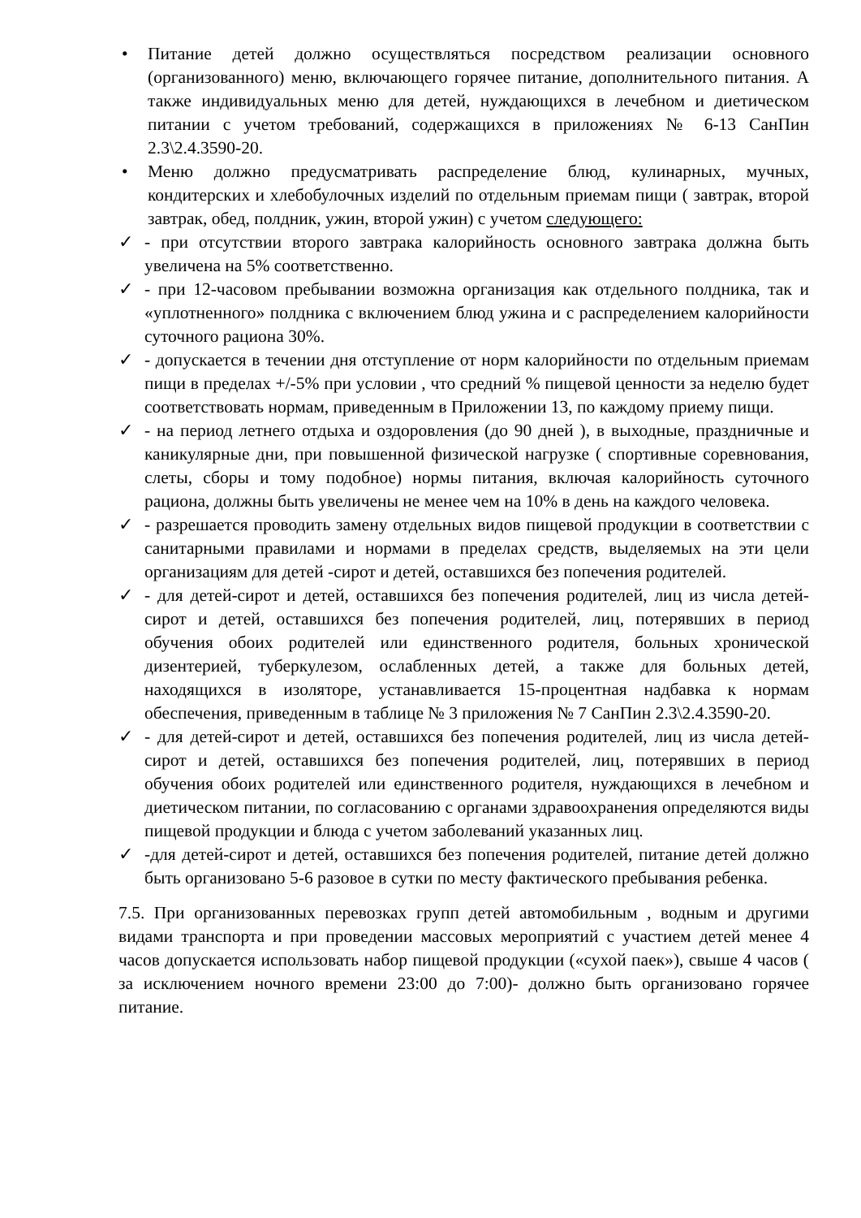• Питание детей должно осуществляться посредством реализации основного (организованного) меню, включающего горячее питание, дополнительного питания. А также индивидуальных меню для детей, нуждающихся в лечебном и диетическом питании с учетом требований, содержащихся в приложениях № 6-13 СанПин 2.3\2.4.3590-20.
• Меню должно предусматривать распределение блюд, кулинарных, мучных, кондитерских и хлебобулочных изделий по отдельным приемам пищи ( завтрак, второй завтрак, обед, полдник, ужин, второй ужин) с учетом следующего:
✓ - при отсутствии второго завтрака калорийность основного завтрака должна быть увеличена на 5% соответственно.
✓ - при 12-часовом пребывании возможна организация как отдельного полдника, так и «уплотненного» полдника с включением блюд ужина и с распределением калорийности суточного рациона 30%.
✓ - допускается в течении дня отступление от норм калорийности по отдельным приемам пищи в пределах +/-5% при условии , что средний % пищевой ценности за неделю будет соответствовать нормам, приведенным в Приложении 13, по каждому приему пищи.
✓ - на период летнего отдыха и оздоровления (до 90 дней ), в выходные, праздничные и каникулярные дни, при повышенной физической нагрузке ( спортивные соревнования, слеты, сборы и тому подобное) нормы питания, включая калорийность суточного рациона, должны быть увеличены не менее чем на 10% в день на каждого человека.
✓ - разрешается проводить замену отдельных видов пищевой продукции в соответствии с санитарными правилами и нормами в пределах средств, выделяемых на эти цели организациям для детей -сирот и детей, оставшихся без попечения родителей.
✓ - для детей-сирот и детей, оставшихся без попечения родителей, лиц из числа детей-сирот и детей, оставшихся без попечения родителей, лиц, потерявших в период обучения обоих родителей или единственного родителя, больных хронической дизентерией, туберкулезом, ослабленных детей, а также для больных детей, находящихся в изоляторе, устанавливается 15-процентная надбавка к нормам обеспечения, приведенным в таблице № 3 приложения № 7 СанПин 2.3\2.4.3590-20.
✓ - для детей-сирот и детей, оставшихся без попечения родителей, лиц из числа детей-сирот и детей, оставшихся без попечения родителей, лиц, потерявших в период обучения обоих родителей или единственного родителя, нуждающихся в лечебном и диетическом питании, по согласованию с органами здравоохранения определяются виды пищевой продукции и блюда с учетом заболеваний указанных лиц.
✓ -для детей-сирот и детей, оставшихся без попечения родителей, питание детей должно быть организовано 5-6 разовое в сутки по месту фактического пребывания ребенка.
7.5. При организованных перевозках групп детей автомобильным , водным и другими видами транспорта и при проведении массовых мероприятий с участием детей менее 4 часов допускается использовать набор пищевой продукции («сухой паек»), свыше 4 часов ( за исключением ночного времени 23:00 до 7:00)- должно быть организовано горячее питание.